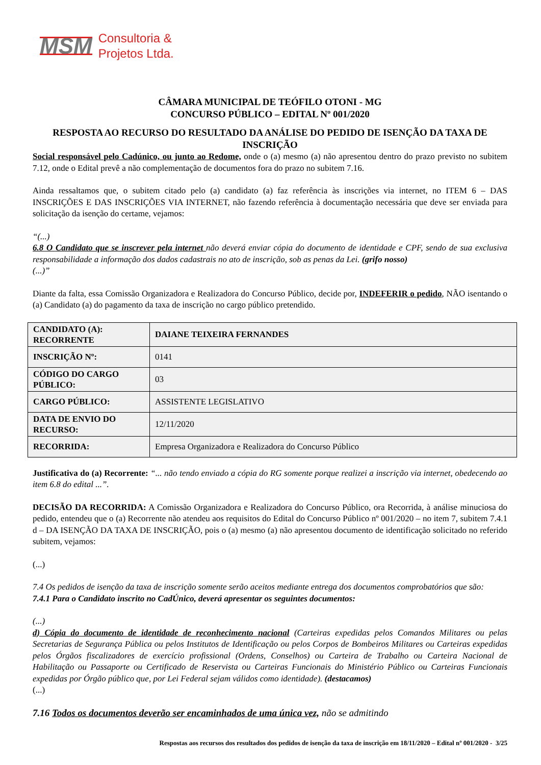MSM Consultoria &
Projetos Ltda.
CÂMARA MUNICIPAL DE TEÓFILO OTONI - MG
CONCURSO PÚBLICO – EDITAL Nº 001/2020
RESPOSTA AO RECURSO DO RESULTADO DA ANÁLISE DO PEDIDO DE ISENÇÃO DA TAXA DE INSCRIÇÃO
Social responsável pelo Cadúnico, ou junto ao Redome, onde o (a) mesmo (a) não apresentou dentro do prazo previsto no subitem 7.12, onde o Edital prevê a não complementação de documentos fora do prazo no subitem 7.16.
Ainda ressaltamos que, o subitem citado pelo (a) candidato (a) faz referência às inscrições via internet, no ITEM 6 – DAS INSCRIÇÕES E DAS INSCRIÇÕES VIA INTERNET, não fazendo referência à documentação necessária que deve ser enviada para solicitação da isenção do certame, vejamos:
“(...)
6.8 O Candidato que se inscrever pela internet não deverá enviar cópia do documento de identidade e CPF, sendo de sua exclusiva responsabilidade a informação dos dados cadastrais no ato de inscrição, sob as penas da Lei. (grifo nosso)
(...)”
Diante da falta, essa Comissão Organizadora e Realizadora do Concurso Público, decide por, INDEFERIR o pedido, NÃO isentando o (a) Candidato (a) do pagamento da taxa de inscrição no cargo público pretendido.
| CANDIDATO (A): RECORRENTE | DAIANE TEIXEIRA FERNANDES |
| INSCRIÇÃO Nº: | 0141 |
| CÓDIGO DO CARGO PÚBLICO: | 03 |
| CARGO PÚBLICO: | ASSISTENTE LEGISLATIVO |
| DATA DE ENVIO DO RECURSO: | 12/11/2020 |
| RECORRIDA: | Empresa Organizadora e Realizadora do Concurso Público |
Justificativa do (a) Recorrente: “... não tendo enviado a cópia do RG somente porque realizei a inscrição via internet, obedecendo ao item 6.8 do edital ...”.
DECISÃO DA RECORRIDA: A Comissão Organizadora e Realizadora do Concurso Público, ora Recorrida, à análise minuciosa do pedido, entendeu que o (a) Recorrente não atendeu aos requisitos do Edital do Concurso Público nº 001/2020 – no item 7, subitem 7.4.1 d – DA ISENÇÃO DA TAXA DE INSCRIÇÃO, pois o (a) mesmo (a) não apresentou documento de identificação solicitado no referido subitem, vejamos:
(...)
7.4 Os pedidos de isenção da taxa de inscrição somente serão aceitos mediante entrega dos documentos comprobatórios que são:
7.4.1 Para o Candidato inscrito no CadÚnico, deverá apresentar os seguintes documentos:
(...)
d) Cópia do documento de identidade de reconhecimento nacional (Carteiras expedidas pelos Comandos Militares ou pelas Secretarias de Segurança Pública ou pelos Institutos de Identificação ou pelos Corpos de Bombeiros Militares ou Carteiras expedidas pelos Órgãos fiscalizadores de exercício profissional (Ordens, Conselhos) ou Carteira de Trabalho ou Carteira Nacional de Habilitação ou Passaporte ou Certificado de Reservista ou Carteiras Funcionais do Ministério Público ou Carteiras Funcionais expedidas por Órgão público que, por Lei Federal sejam válidos como identidade). (destacamos)
(...)
7.16 Todos os documentos deverão ser encaminhados de uma única vez, não se admitindo
Respostas aos recursos dos resultados dos pedidos de isenção da taxa de inscrição em 18/11/2020 – Edital nº 001/2020 - 3/25